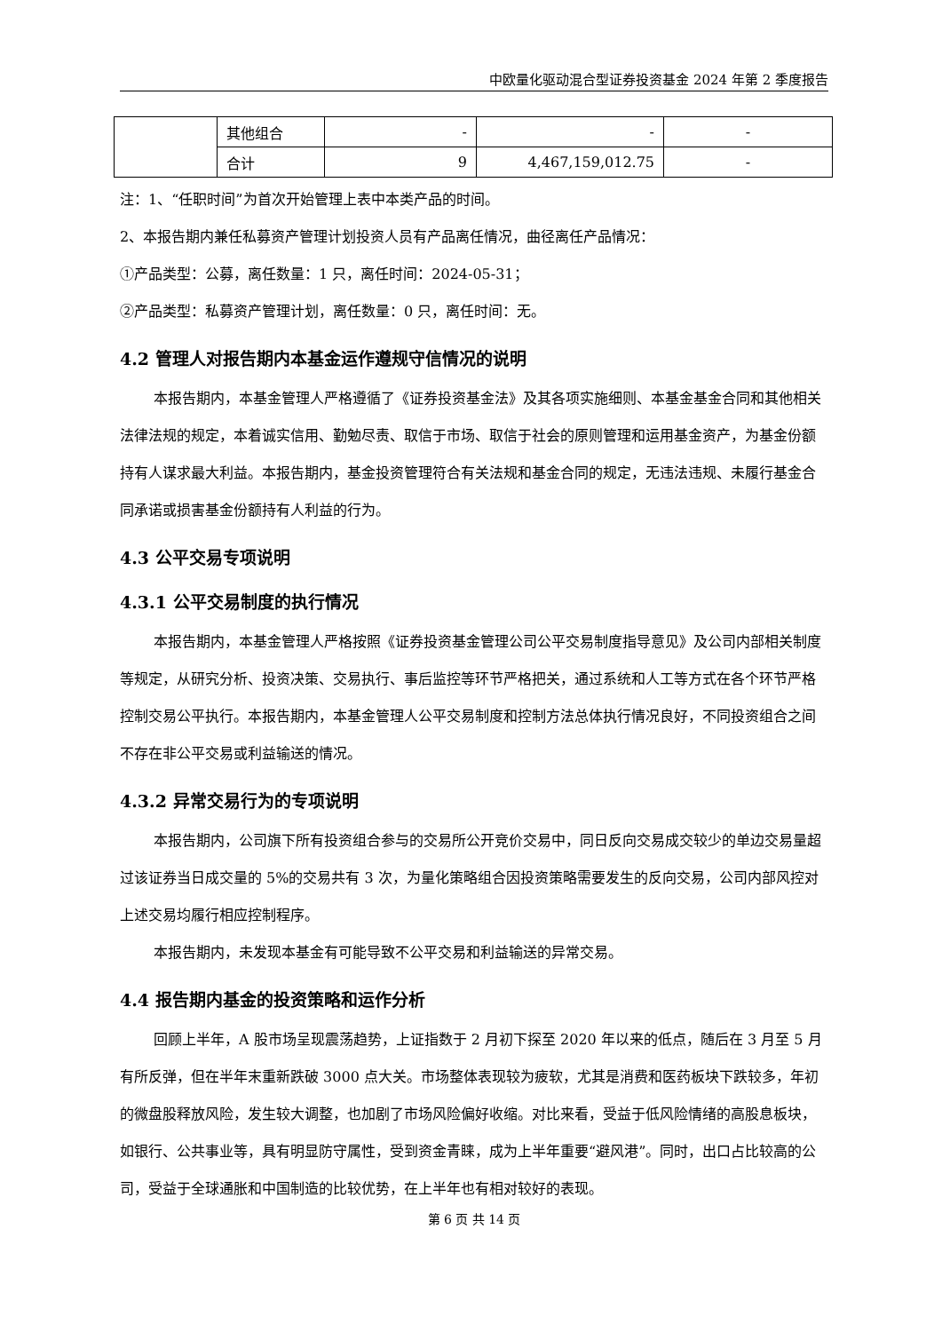中欧量化驱动混合型证券投资基金 2024 年第 2 季度报告
| | 其他组合 | - | - | - |
| | 合计 | 9 | 4,467,159,012.75 | - |
注：1、“任职时间”为首次开始管理上表中本类产品的时间。
2、本报告期内兼任私募资产管理计划投资人员有产品离任情况，曲径离任产品情况：
①产品类型：公募，离任数量：1 只，离任时间：2024-05-31；
②产品类型：私募资产管理计划，离任数量：0 只，离任时间：无。
4.2 管理人对报告期内本基金运作遵规守信情况的说明
本报告期内，本基金管理人严格遵循了《证券投资基金法》及其各项实施细则、本基金基金合同和其他相关法律法规的规定，本着诚实信用、勤勉尽责、取信于市场、取信于社会的原则管理和运用基金资产，为基金份额持有人谋求最大利益。本报告期内，基金投资管理符合有关法规和基金合同的规定，无违法违规、未履行基金合同承诺或损害基金份额持有人利益的行为。
4.3 公平交易专项说明
4.3.1 公平交易制度的执行情况
本报告期内，本基金管理人严格按照《证券投资基金管理公司公平交易制度指导意见》及公司内部相关制度等规定，从研究分析、投资决策、交易执行、事后监控等环节严格把关，通过系统和人工等方式在各个环节严格控制交易公平执行。本报告期内，本基金管理人公平交易制度和控制方法总体执行情况良好，不同投资组合之间不存在非公平交易或利益输送的情况。
4.3.2 异常交易行为的专项说明
本报告期内，公司旗下所有投资组合参与的交易所公开竞价交易中，同日反向交易成交较少的单边交易量超过该证券当日成交量的 5%的交易共有 3 次，为量化策略组合因投资策略需要发生的反向交易，公司内部风控对上述交易均履行相应控制程序。
本报告期内，未发现本基金有可能导致不公平交易和利益输送的异常交易。
4.4 报告期内基金的投资策略和运作分析
回顾上半年，A 股市场呈现震荡趋势，上证指数于 2 月初下探至 2020 年以来的低点，随后在 3 月至 5 月有所反弹，但在半年末重新跌破 3000 点大关。市场整体表现较为疲软，尤其是消费和医药板块下跌较多，年初的微盘股释放风险，发生较大调整，也加剧了市场风险偏好收缩。对比来看，受益于低风险情绪的高股息板块，如银行、公共事业等，具有明显防守属性，受到资金青睐，成为上半年重要“避风港”。同时，出口占比较高的公司，受益于全球通胀和中国制造的比较优势，在上半年也有相对较好的表现。
第 6 页 共 14 页